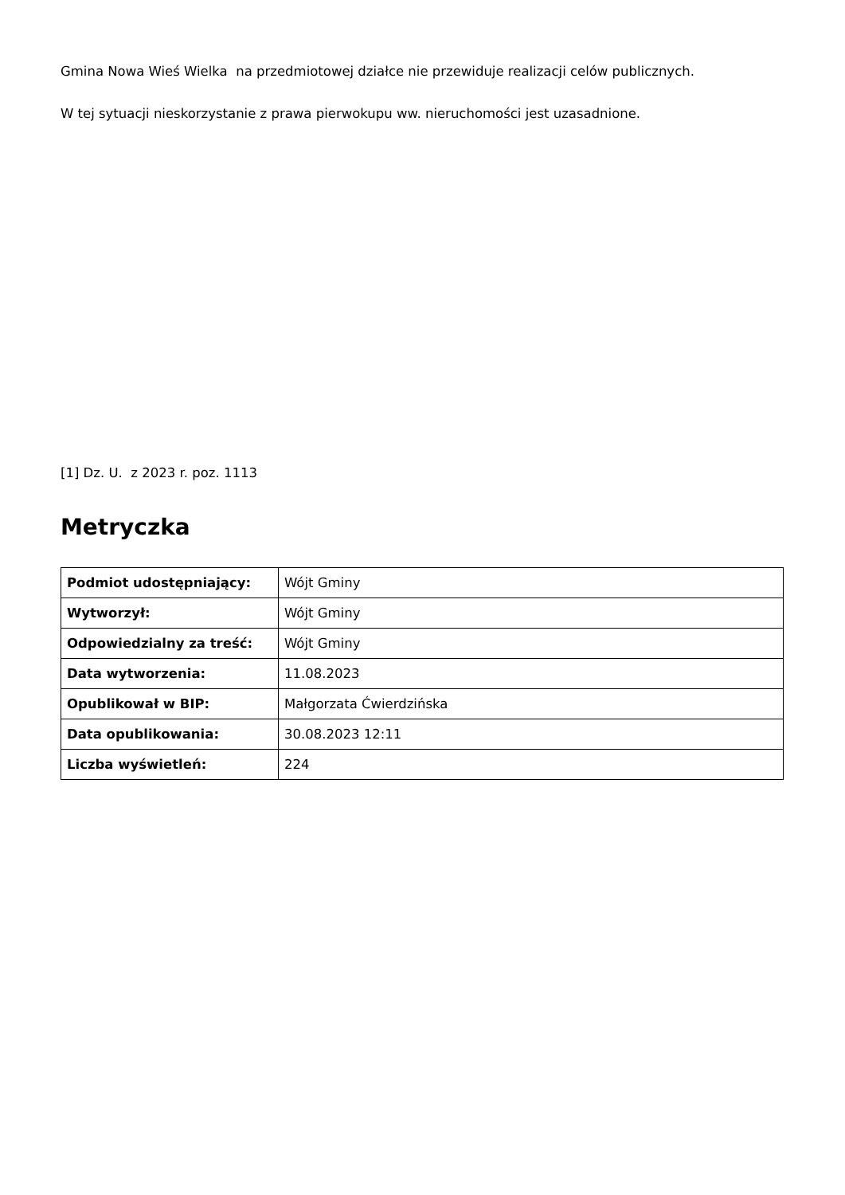Gmina Nowa Wieś Wielka na przedmiotowej działce nie przewiduje realizacji celów publicznych.
W tej sytuacji nieskorzystanie z prawa pierwokupu ww. nieruchomości jest uzasadnione.
[1] Dz. U. z 2023 r. poz. 1113
Metryczka
| Podmiot udostępniający: | Wójt Gminy |
| Wytworzył: | Wójt Gminy |
| Odpowiedzialny za treść: | Wójt Gminy |
| Data wytworzenia: | 11.08.2023 |
| Opublikował w BIP: | Małgorzata Ćwierdzińska |
| Data opublikowania: | 30.08.2023 12:11 |
| Liczba wyświetleń: | 224 |